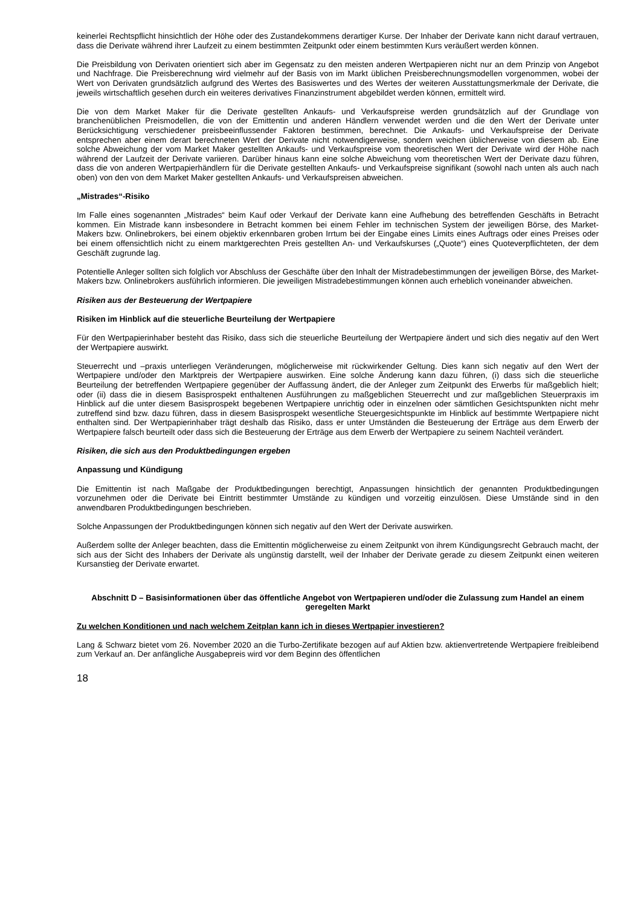keinerlei Rechtspflicht hinsichtlich der Höhe oder des Zustandekommens derartiger Kurse. Der Inhaber der Derivate kann nicht darauf vertrauen, dass die Derivate während ihrer Laufzeit zu einem bestimmten Zeitpunkt oder einem bestimmten Kurs veräußert werden können.
Die Preisbildung von Derivaten orientiert sich aber im Gegensatz zu den meisten anderen Wertpapieren nicht nur an dem Prinzip von Angebot und Nachfrage. Die Preisberechnung wird vielmehr auf der Basis von im Markt üblichen Preisberechnungsmodellen vorgenommen, wobei der Wert von Derivaten grundsätzlich aufgrund des Wertes des Basiswertes und des Wertes der weiteren Ausstattungsmerkmale der Derivate, die jeweils wirtschaftlich gesehen durch ein weiteres derivatives Finanzinstrument abgebildet werden können, ermittelt wird.
Die von dem Market Maker für die Derivate gestellten Ankaufs- und Verkaufspreise werden grundsätzlich auf der Grundlage von branchenüblichen Preismodellen, die von der Emittentin und anderen Händlern verwendet werden und die den Wert der Derivate unter Berücksichtigung verschiedener preisbeeinflussender Faktoren bestimmen, berechnet. Die Ankaufs- und Verkaufspreise der Derivate entsprechen aber einem derart berechneten Wert der Derivate nicht notwendigerweise, sondern weichen üblicherweise von diesem ab. Eine solche Abweichung der vom Market Maker gestellten Ankaufs- und Verkaufspreise vom theoretischen Wert der Derivate wird der Höhe nach während der Laufzeit der Derivate variieren. Darüber hinaus kann eine solche Abweichung vom theoretischen Wert der Derivate dazu führen, dass die von anderen Wertpapierhändlern für die Derivate gestellten Ankaufs- und Verkaufspreise signifikant (sowohl nach unten als auch nach oben) von den von dem Market Maker gestellten Ankaufs- und Verkaufspreisen abweichen.
„Mistrades“-Risiko
Im Falle eines sogenannten „Mistrades“ beim Kauf oder Verkauf der Derivate kann eine Aufhebung des betreffenden Geschäfts in Betracht kommen. Ein Mistrade kann insbesondere in Betracht kommen bei einem Fehler im technischen System der jeweiligen Börse, des Market-Makers bzw. Onlinebrokers, bei einem objektiv erkennbaren groben Irrtum bei der Eingabe eines Limits eines Auftrags oder eines Preises oder bei einem offensichtlich nicht zu einem marktgerechten Preis gestellten An- und Verkaufskurses („Quote“) eines Quoteverpflichteten, der dem Geschäft zugrunde lag.
Potentielle Anleger sollten sich folglich vor Abschluss der Geschäfte über den Inhalt der Mistradebestimmungen der jeweiligen Börse, des Market-Makers bzw. Onlinebrokers ausführlich informieren. Die jeweiligen Mistradebestimmungen können auch erheblich voneinander abweichen.
Risiken aus der Besteuerung der Wertpapiere
Risiken im Hinblick auf die steuerliche Beurteilung der Wertpapiere
Für den Wertpapierinhaber besteht das Risiko, dass sich die steuerliche Beurteilung der Wertpapiere ändert und sich dies negativ auf den Wert der Wertpapiere auswirkt.
Steuerrecht und –praxis unterliegen Veränderungen, möglicherweise mit rückwirkender Geltung. Dies kann sich negativ auf den Wert der Wertpapiere und/oder den Marktpreis der Wertpapiere auswirken. Eine solche Änderung kann dazu führen, (i) dass sich die steuerliche Beurteilung der betreffenden Wertpapiere gegenüber der Auffassung ändert, die der Anleger zum Zeitpunkt des Erwerbs für maßgeblich hielt; oder (ii) dass die in diesem Basisprospekt enthaltenen Ausführungen zu maßgeblichen Steuerrecht und zur maßgeblichen Steuerpraxis im Hinblick auf die unter diesem Basisprospekt begebenen Wertpapiere unrichtig oder in einzelnen oder sämtlichen Gesichtspunkten nicht mehr zutreffend sind bzw. dazu führen, dass in diesem Basisprospekt wesentliche Steuergesichtspunkte im Hinblick auf bestimmte Wertpapiere nicht enthalten sind. Der Wertpapierinhaber trägt deshalb das Risiko, dass er unter Umständen die Besteuerung der Erträge aus dem Erwerb der Wertpapiere falsch beurteilt oder dass sich die Besteuerung der Erträge aus dem Erwerb der Wertpapiere zu seinem Nachteil verändert.
Risiken, die sich aus den Produktbedingungen ergeben
Anpassung und Kündigung
Die Emittentin ist nach Maßgabe der Produktbedingungen berechtigt, Anpassungen hinsichtlich der genannten Produktbedingungen vorzunehmen oder die Derivate bei Eintritt bestimmter Umstände zu kündigen und vorzeitig einzulösen. Diese Umstände sind in den anwendbaren Produktbedingungen beschrieben.
Solche Anpassungen der Produktbedingungen können sich negativ auf den Wert der Derivate auswirken.
Außerdem sollte der Anleger beachten, dass die Emittentin möglicherweise zu einem Zeitpunkt von ihrem Kündigungsrecht Gebrauch macht, der sich aus der Sicht des Inhabers der Derivate als ungünstig darstellt, weil der Inhaber der Derivate gerade zu diesem Zeitpunkt einen weiteren Kursanstieg der Derivate erwartet.
Abschnitt D – Basisinformationen über das öffentliche Angebot von Wertpapieren und/oder die Zulassung zum Handel an einem geregelten Markt
Zu welchen Konditionen und nach welchem Zeitplan kann ich in dieses Wertpapier investieren?
Lang & Schwarz bietet vom 26. November 2020 an die Turbo-Zertifikate bezogen auf auf Aktien bzw. aktienvertretende Wertpapiere freibleibend zum Verkauf an. Der anfängliche Ausgabepreis wird vor dem Beginn des öffentlichen
18